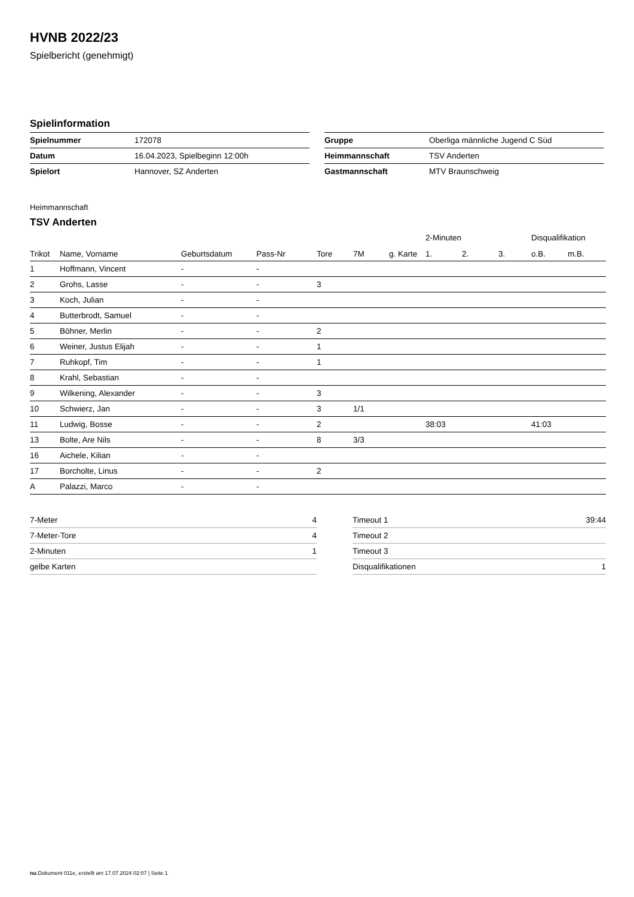HVNB 2022/23
Spielbericht (genehmigt)
Spielinformation
| Spielnummer | 172078 |
| Datum | 16.04.2023, Spielbeginn 12:00h |
| Spielort | Hannover, SZ Anderten |
| Gruppe | Oberliga männliche Jugend C Süd |
| Heimmannschaft | TSV Anderten |
| Gastmannschaft | MTV Braunschweig |
Heimmannschaft
TSV Anderten
| | | | | | | | 2-Minuten | | | Disqualifikation | |
| --- | --- | --- | --- | --- | --- | --- | --- | --- | --- | --- | --- |
| Trikot | Name, Vorname | Geburtsdatum | Pass-Nr | Tore | 7M | g. Karte | 1. | 2. | 3. | o.B. | m.B. |
| 1 | Hoffmann, Vincent | - | - | | | | | | | | |
| 2 | Grohs, Lasse | - | - | 3 | | | | | | | |
| 3 | Koch, Julian | - | - | | | | | | | | |
| 4 | Butterbrodt, Samuel | - | - | | | | | | | | |
| 5 | Böhner, Merlin | - | - | 2 | | | | | | | |
| 6 | Weiner, Justus Elijah | - | - | 1 | | | | | | | |
| 7 | Ruhkopf, Tim | - | - | 1 | | | | | | | |
| 8 | Krahl, Sebastian | - | - | | | | | | | | |
| 9 | Wilkening, Alexander | - | - | 3 | | | | | | | |
| 10 | Schwierz, Jan | - | - | 3 | 1/1 | | | | | | |
| 11 | Ludwig, Bosse | - | - | 2 | | | 38:03 | | | 41:03 | |
| 13 | Bolte, Are Nils | - | - | 8 | 3/3 | | | | | | |
| 16 | Aichele, Kilian | - | - | | | | | | | | |
| 17 | Borcholte, Linus | - | - | 2 | | | | | | | |
| A | Palazzi, Marco | - | - | | | | | | | | |
| 7-Meter | 4 |
| 7-Meter-Tore | 4 |
| 2-Minuten | 1 |
| gelbe Karten | |
| Timeout 1 | 39:44 |
| Timeout 2 | |
| Timeout 3 | |
| Disqualifikationen | 1 |
nu.Dokument 011e, erstellt am 17.07.2024 02:07 | Seite 1